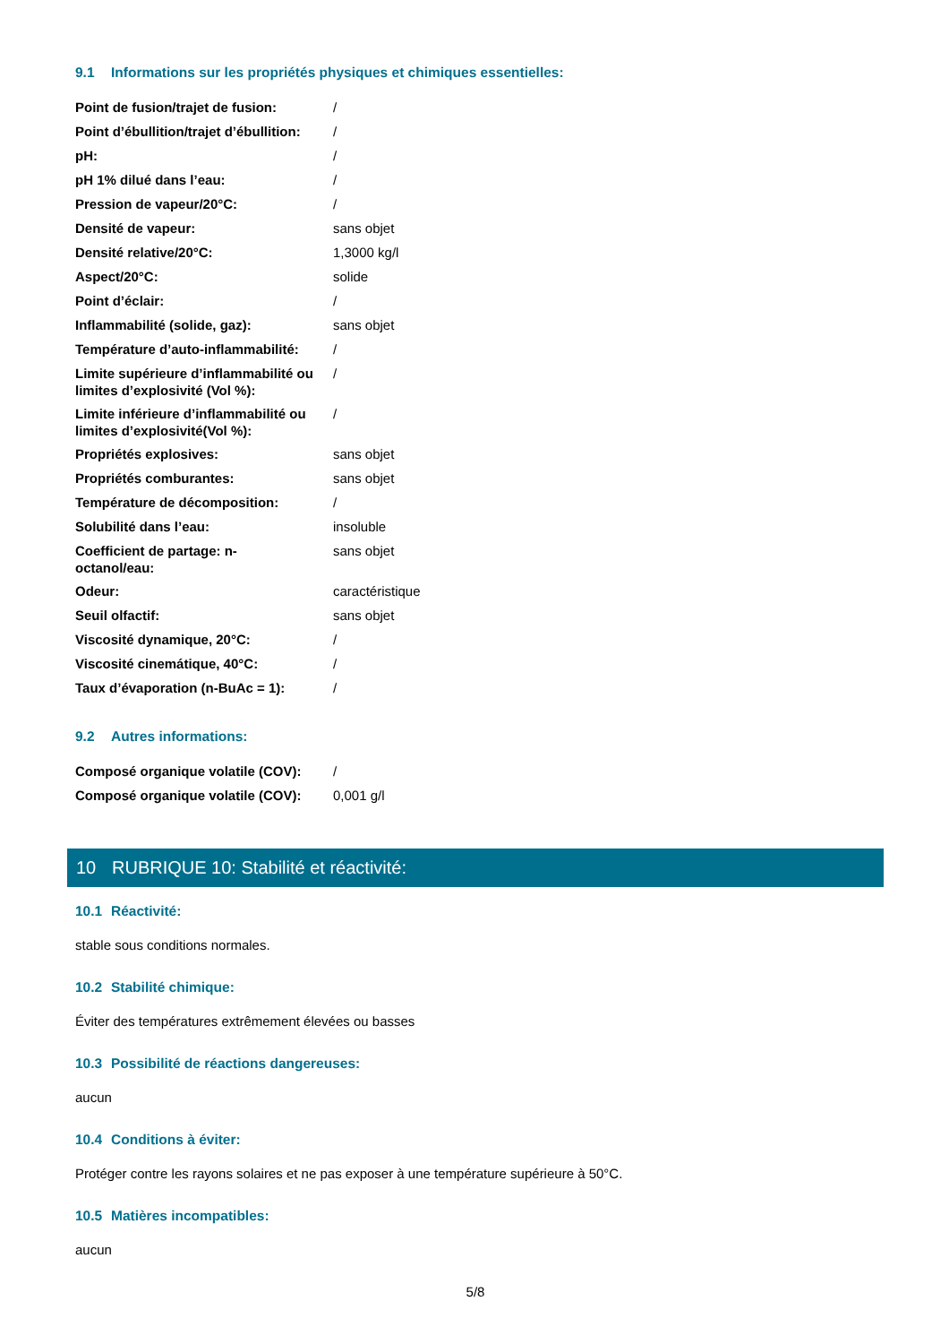9.1 Informations sur les propriétés physiques et chimiques essentielles:
| Point de fusion/trajet de fusion: | / |
| Point d’ébullition/trajet d’ébullition: | / |
| pH: | / |
| pH 1% dilué dans l’eau: | / |
| Pression de vapeur/20°C: | / |
| Densité de vapeur: | sans objet |
| Densité relative/20°C: | 1,3000 kg/l |
| Aspect/20°C: | solide |
| Point d’éclair: | / |
| Inflammabilité (solide, gaz): | sans objet |
| Température d’auto-inflammabilité: | / |
| Limite supérieure d’inflammabilité ou limites d’explosivité (Vol %): | / |
| Limite inférieure d’inflammabilité ou limites d’explosivité(Vol %): | / |
| Propriétés explosives: | sans objet |
| Propriétés comburantes: | sans objet |
| Température de décomposition: | / |
| Solubilité dans l’eau: | insoluble |
| Coefficient de partage: n- octanol/eau: | sans objet |
| Odeur: | caractéristique |
| Seuil olfactif: | sans objet |
| Viscosité dynamique, 20°C: | / |
| Viscosité cinemátique, 40°C: | / |
| Taux d’évaporation (n-BuAc = 1): | / |
9.2 Autres informations:
| Composé organique volatile (COV): | / |
| Composé organique volatile (COV): | 0,001 g/l |
10 RUBRIQUE 10: Stabilité et réactivité:
10.1 Réactivité:
stable sous conditions normales.
10.2 Stabilité chimique:
Éviter des températures extrêmement élevées ou basses
10.3 Possibilité de réactions dangereuses:
aucun
10.4 Conditions à éviter:
Protéger contre les rayons solaires et ne pas exposer à une température supérieure à 50°C.
10.5 Matières incompatibles:
aucun
5/8